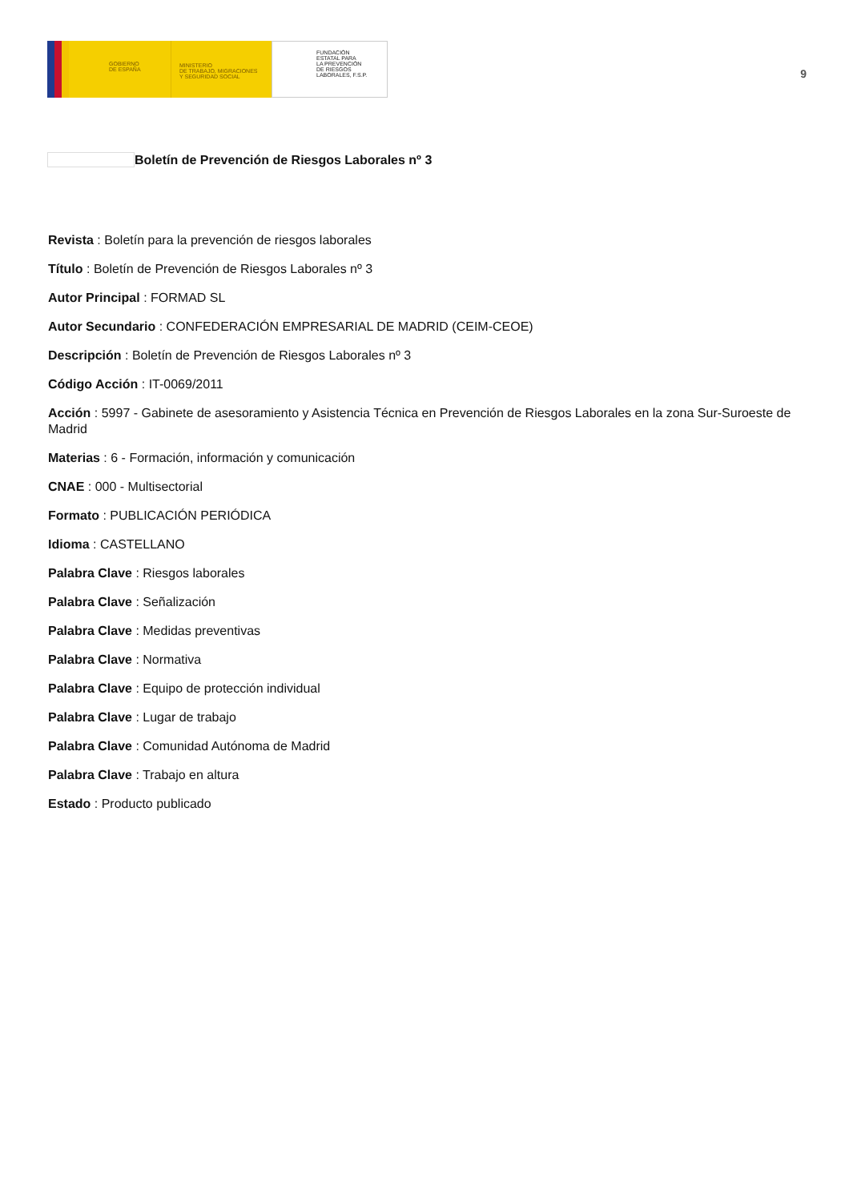GOBIERNO
DE ESPAÑA
MINISTERIO
DE TRABAJO, MIGRACIONES
Y SEGURIDAD SOCIAL
FUNDACIÓN
ESTATAL PARA
LA PREVENCIÓN
DE RIESGOS
LABORALES, F.S.P.
9
Boletín de Prevención de Riesgos Laborales nº 3
Revista : Boletín para la prevención de riesgos laborales
Título : Boletín de Prevención de Riesgos Laborales nº 3
Autor Principal : FORMAD SL
Autor Secundario : CONFEDERACIÓN EMPRESARIAL DE MADRID (CEIM-CEOE)
Descripción : Boletín de Prevención de Riesgos Laborales nº 3
Código Acción : IT-0069/2011
Acción : 5997 - Gabinete de asesoramiento y Asistencia Técnica en Prevención de Riesgos Laborales en la zona Sur-Suroeste de Madrid
Materias : 6 - Formación, información y comunicación
CNAE : 000 - Multisectorial
Formato : PUBLICACIÓN PERIÓDICA
Idioma : CASTELLANO
Palabra Clave : Riesgos laborales
Palabra Clave : Señalización
Palabra Clave : Medidas preventivas
Palabra Clave : Normativa
Palabra Clave : Equipo de protección individual
Palabra Clave : Lugar de trabajo
Palabra Clave : Comunidad Autónoma de Madrid
Palabra Clave : Trabajo en altura
Estado : Producto publicado